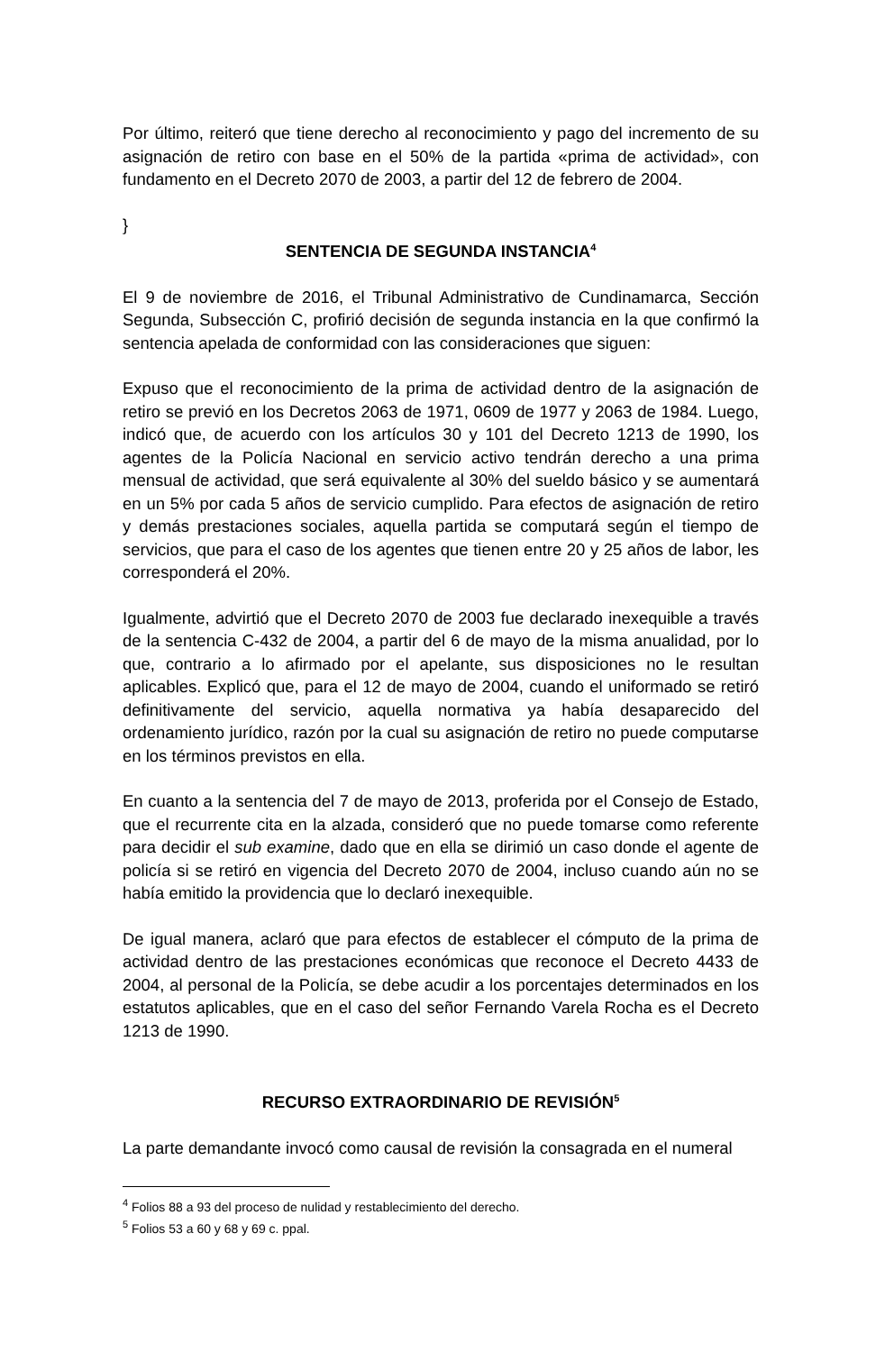Por último, reiteró que tiene derecho al reconocimiento y pago del incremento de su asignación de retiro con base en el 50% de la partida «prima de actividad», con fundamento en el Decreto 2070 de 2003, a partir del 12 de febrero de 2004.
}
SENTENCIA DE SEGUNDA INSTANCIA<sup>4</sup>
El 9 de noviembre de 2016, el Tribunal Administrativo de Cundinamarca, Sección Segunda, Subsección C, profirió decisión de segunda instancia en la que confirmó la sentencia apelada de conformidad con las consideraciones que siguen:
Expuso que el reconocimiento de la prima de actividad dentro de la asignación de retiro se previó en los Decretos 2063 de 1971, 0609 de 1977 y 2063 de 1984. Luego, indicó que, de acuerdo con los artículos 30 y 101 del Decreto 1213 de 1990, los agentes de la Policía Nacional en servicio activo tendrán derecho a una prima mensual de actividad, que será equivalente al 30% del sueldo básico y se aumentará en un 5% por cada 5 años de servicio cumplido. Para efectos de asignación de retiro y demás prestaciones sociales, aquella partida se computará según el tiempo de servicios, que para el caso de los agentes que tienen entre 20 y 25 años de labor, les corresponderá el 20%.
Igualmente, advirtió que el Decreto 2070 de 2003 fue declarado inexequible a través de la sentencia C-432 de 2004, a partir del 6 de mayo de la misma anualidad, por lo que, contrario a lo afirmado por el apelante, sus disposiciones no le resultan aplicables. Explicó que, para el 12 de mayo de 2004, cuando el uniformado se retiró definitivamente del servicio, aquella normativa ya había desaparecido del ordenamiento jurídico, razón por la cual su asignación de retiro no puede computarse en los términos previstos en ella.
En cuanto a la sentencia del 7 de mayo de 2013, proferida por el Consejo de Estado, que el recurrente cita en la alzada, consideró que no puede tomarse como referente para decidir el sub examine, dado que en ella se dirimió un caso donde el agente de policía si se retiró en vigencia del Decreto 2070 de 2004, incluso cuando aún no se había emitido la providencia que lo declaró inexequible.
De igual manera, aclaró que para efectos de establecer el cómputo de la prima de actividad dentro de las prestaciones económicas que reconoce el Decreto 4433 de 2004, al personal de la Policía, se debe acudir a los porcentajes determinados en los estatutos aplicables, que en el caso del señor Fernando Varela Rocha es el Decreto 1213 de 1990.
RECURSO EXTRAORDINARIO DE REVISIÓN<sup>5</sup>
La parte demandante invocó como causal de revisión la consagrada en el numeral
<sup>4</sup> Folios 88 a 93 del proceso de nulidad y restablecimiento del derecho.
<sup>5</sup> Folios 53 a 60 y 68 y 69 c. ppal.